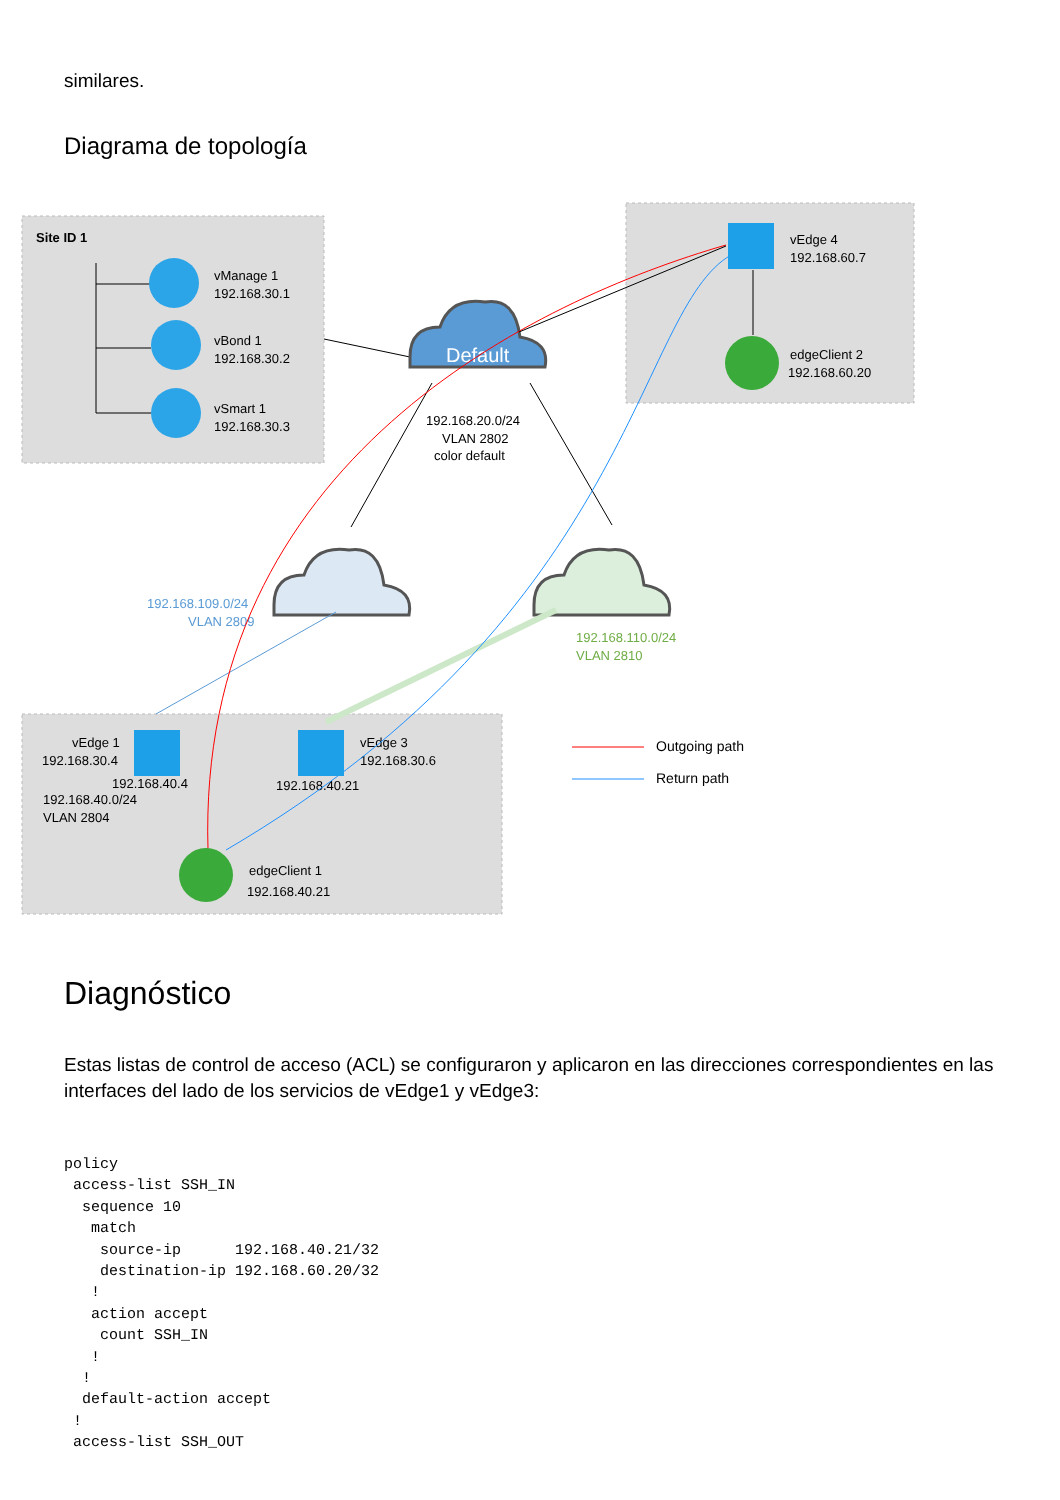similares.
Diagrama de topología
Site ID 1
vManage 1
192.168.30.1
vBond 1
192.168.30.2
vSmart 1
192.168.30.3
vEdge 4
192.168.60.7
edgeClient 2
192.168.60.20
192.168.20.0/24
VLAN 2802
color default
192.168.109.0/24
VLAN 2809
192.168.110.0/24
VLAN 2810
vEdge 1
192.168.30.4
192.168.40.4
192.168.40.0/24
VLAN 2804
vEdge 3
192.168.30.6
192.168.40.21
edgeClient 1
192.168.40.21
Outgoing path
Return path
Default
Diagnóstico
Estas listas de control de acceso (ACL) se configuraron y aplicaron en las direcciones correspondientes en las interfaces del lado de los servicios de vEdge1 y vEdge3:
policy
 access-list SSH_IN
  sequence 10
   match
    source-ip      192.168.40.21/32
    destination-ip 192.168.60.20/32
   !
   action accept
    count SSH_IN
   !
  !
  default-action accept
 !
 access-list SSH_OUT